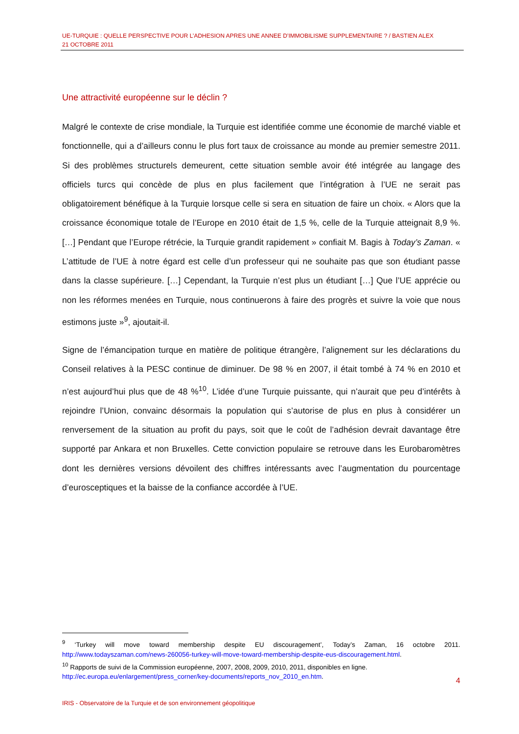UE-TURQUIE : QUELLE PERSPECTIVE POUR L’ADHESION APRES UNE ANNEE D’IMMOBILISME SUPPLEMENTAIRE ? / BASTIEN ALEX
21 OCTOBRE 2011
Une attractivité européenne sur le déclin ?
Malgré le contexte de crise mondiale, la Turquie est identifiée comme une économie de marché viable et fonctionnelle, qui a d’ailleurs connu le plus fort taux de croissance au monde au premier semestre 2011. Si des problèmes structurels demeurent, cette situation semble avoir été intégrée au langage des officiels turcs qui concède de plus en plus facilement que l’intégration à l’UE ne serait pas obligatoirement bénéfique à la Turquie lorsque celle si sera en situation de faire un choix. « Alors que la croissance économique totale de l’Europe en 2010 était de 1,5 %, celle de la Turquie atteignait 8,9 %. […] Pendant que l’Europe rétrécie, la Turquie grandit rapidement » confiait M. Bagis à Today’s Zaman. « L’attitude de l’UE à notre égard est celle d’un professeur qui ne souhaite pas que son étudiant passe dans la classe supérieure. […] Cependant, la Turquie n’est plus un étudiant […] Que l’UE apprécie ou non les réformes menées en Turquie, nous continuerons à faire des progrès et suivre la voie que nous estimons juste »<sup>9</sup>, ajoutait-il.
Signe de l’émancipation turque en matière de politique étrangère, l’alignement sur les déclarations du Conseil relatives à la PESC continue de diminuer. De 98 % en 2007, il était tombé à 74 % en 2010 et n’est aujourd’hui plus que de 48 %<sup>10</sup>. L’idée d’une Turquie puissante, qui n’aurait que peu d’intérêts à rejoindre l’Union, convainc désormais la population qui s’autorise de plus en plus à considérer un renversement de la situation au profit du pays, soit que le coût de l’adhésion devrait davantage être supporté par Ankara et non Bruxelles. Cette conviction populaire se retrouve dans les Eurobaromètres dont les dernières versions dévoilent des chiffres intéressants avec l’augmentation du pourcentage d’eurosceptiques et la baisse de la confiance accordée à l’UE.
<sup>9</sup> ‘Turkey will move toward membership despite EU discouragement’, Today’s Zaman, 16 octobre 2011. http://www.todayszaman.com/news-260056-turkey-will-move-toward-membership-despite-eus-discouragement.html.
<sup>10</sup> Rapports de suivi de la Commission européenne, 2007, 2008, 2009, 2010, 2011, disponibles en ligne.
http://ec.europa.eu/enlargement/press_corner/key-documents/reports_nov_2010_en.htm.
4
IRIS - Observatoire de la Turquie et de son environnement géopolitique